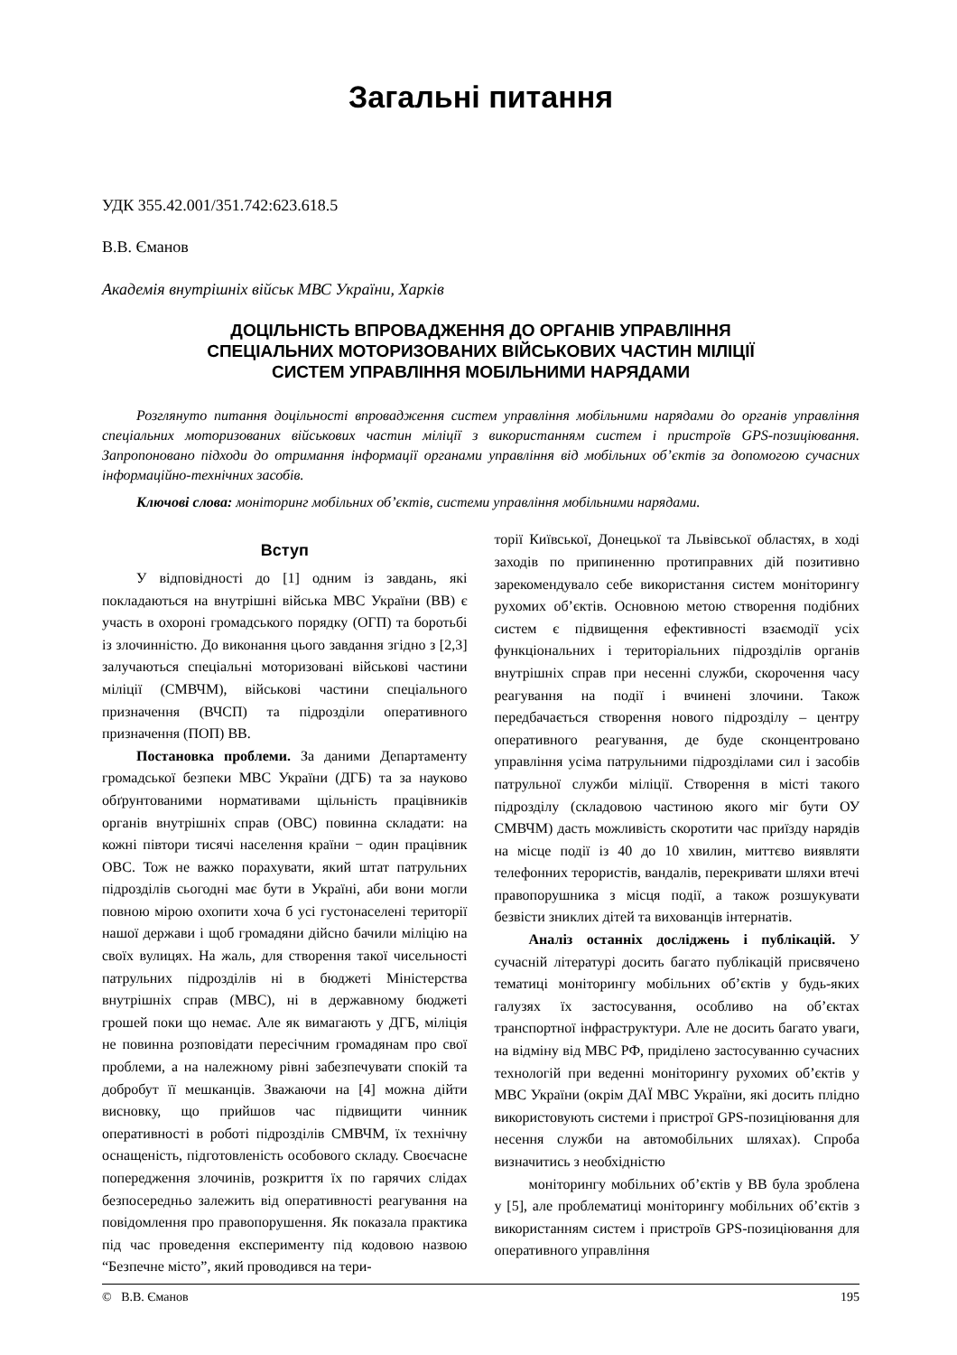Загальні питання
УДК 355.42.001/351.742:623.618.5
В.В. Єманов
Академія внутрішніх військ МВС України, Харків
ДОЦІЛЬНІСТЬ ВПРОВАДЖЕННЯ ДО ОРГАНІВ УПРАВЛІННЯ
СПЕЦІАЛЬНИХ МОТОРИЗОВАНИХ ВІЙСЬКОВИХ ЧАСТИН МІЛІЦІЇ
СИСТЕМ УПРАВЛІННЯ МОБІЛЬНИМИ НАРЯДАМИ
Розглянуто питання доцільності впровадження систем управління мобільними нарядами до органів управління спеціальних моторизованих військових частин міліції з використанням систем і пристроїв GPS-позиціювання. Запропоновано підходи до отримання інформації органами управління від мобільних об’єктів за допомогою сучасних інформаційно-технічних засобів.
Ключові слова: моніторинг мобільних об’єктів, системи управління мобільними нарядами.
Вступ
У відповідності до [1] одним із завдань, які покладаються на внутрішні війська МВС України (ВВ) є участь в охороні громадського порядку (ОГП) та боротьбі із злочинністю. До виконання цього завдання згідно з [2,3] залучаються спеціальні моторизовані військові частини міліції (СМВЧМ), військові частини спеціального призначення (ВЧСП) та підрозділи оперативного призначення (ПОП) ВВ.
Постановка проблеми. За даними Департаменту громадської безпеки МВС України (ДГБ) та за науково обґрунтованими нормативами щільність працівників органів внутрішніх справ (ОВС) повинна складати: на кожні півтори тисячі населення країни − один працівник ОВС. Тож не важко порахувати, який штат патрульних підрозділів сьогодні має бути в Україні, аби вони могли повною мірою охопити хоча б усі густонаселені території нашої держави і щоб громадяни дійсно бачили міліцію на своїх вулицях. На жаль, для створення такої чисельності патрульних підрозділів ні в бюджеті Міністерства внутрішніх справ (МВС), ні в державному бюджеті грошей поки що немає. Але як вимагають у ДГБ, міліція не повинна розповідати пересічним громадянам про свої проблеми, а на належному рівні забезпечувати спокій та добробут її мешканців. Зважаючи на [4] можна дійти висновку, що прийшов час підвищити чинник оперативності в роботі підрозділів СМВЧМ, їх технічну оснащеність, підготовленість особового складу. Своєчасне попередження злочинів, розкриття їх по гарячих слідах безпосередньо залежить від оперативності реагування на повідомлення про правопорушення. Як показала практика під час проведення експерименту під кодовою назвою “Безпечне місто”, який проводився на тери-
торії Київської, Донецької та Львівської областях, в ході заходів по припиненню протиправних дій позитивно зарекомендувало себе використання систем моніторингу рухомих об’єктів. Основною метою створення подібних систем є підвищення ефективності взаємодії усіх функціональних і територіальних підрозділів органів внутрішніх справ при несенні служби, скорочення часу реагування на події і вчинені злочини. Також передбачається створення нового підрозділу – центру оперативного реагування, де буде сконцентровано управління усіма патрульними підрозділами сил і засобів патрульної служби міліції. Створення в місті такого підрозділу (складовою частиною якого міг бути ОУ СМВЧМ) дасть можливість скоротити час приїзду нарядів на місце події із 40 до 10 хвилин, миттєво виявляти телефонних терористів, вандалів, перекривати шляхи втечі правопорушника з місця події, а також розшукувати безвісти зниклих дітей та вихованців інтернатів.
Аналіз останніх досліджень і публікацій. У сучасній літературі досить багато публікацій присвячено тематиці моніторингу мобільних об’єктів у будь-яких галузях їх застосування, особливо на об’єктах транспортної інфраструктури. Але не досить багато уваги, на відміну від МВС РФ, приділено застосуванню сучасних технологій при веденні моніторингу рухомих об’єктів у МВС України (окрім ДАЇ МВС України, які досить плідно використовують системи і пристрої GPS-позиціювання для несення служби на автомобільних шляхах). Спроба визначитись з необхідністю
моніторингу мобільних об’єктів у ВВ була зроблена у [5], але проблематиці моніторингу мобільних об’єктів з використанням систем і пристроїв GPS-позиціювання для оперативного управління
© В.В. Єманов 195